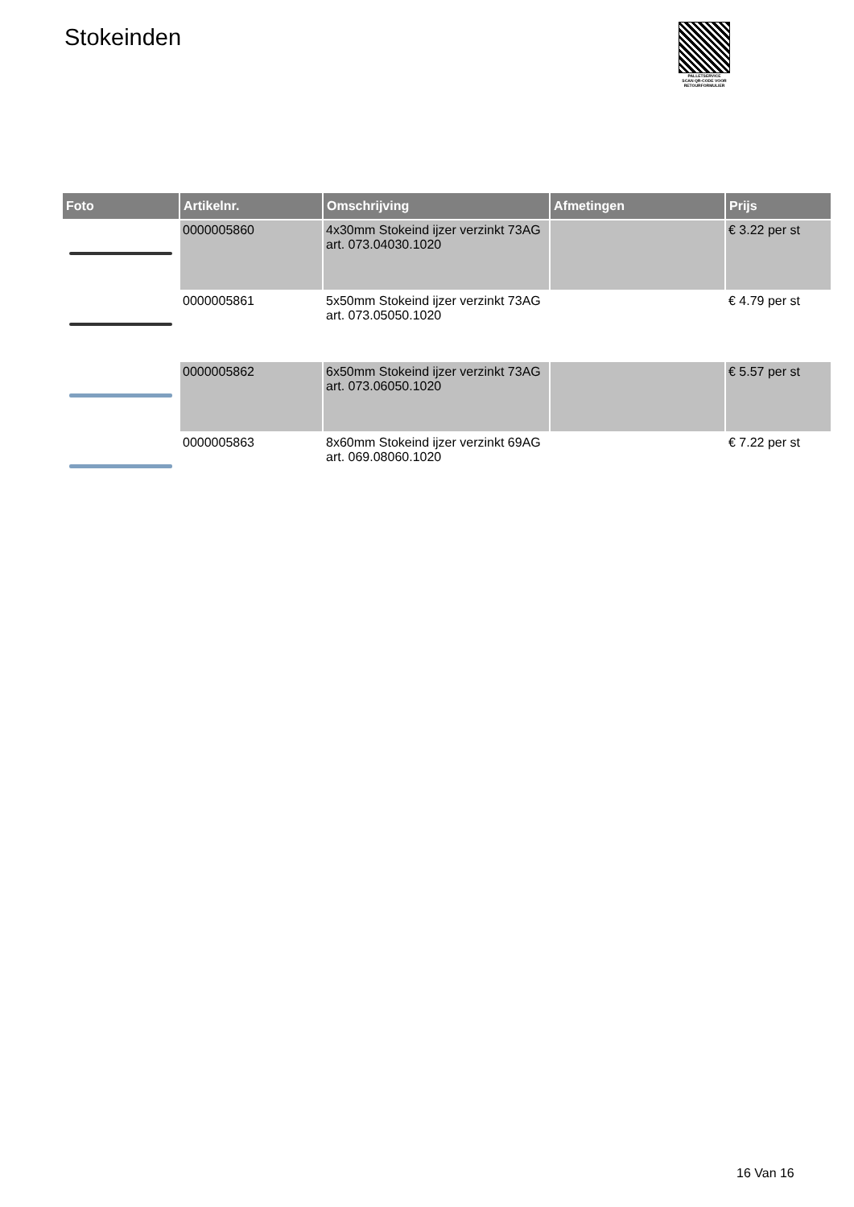Stokeinden
PALLETSERVICE
SCAN QR-CODE VOOR
RETOURFORMULIER
| Foto | Artikelnr. | Omschrijving | Afmetingen | Prijs |
| --- | --- | --- | --- | --- |
| | 0000005860 | 4x30mm Stokeind ijzer verzinkt 73AG art. 073.04030.1020 | | € 3.22 per st |
| | 0000005861 | 5x50mm Stokeind ijzer verzinkt 73AG art. 073.05050.1020 | | € 4.79 per st |
| | 0000005862 | 6x50mm Stokeind ijzer verzinkt 73AG art. 073.06050.1020 | | € 5.57 per st |
| | 0000005863 | 8x60mm Stokeind ijzer verzinkt 69AG art. 069.08060.1020 | | € 7.22 per st |
16 Van 16